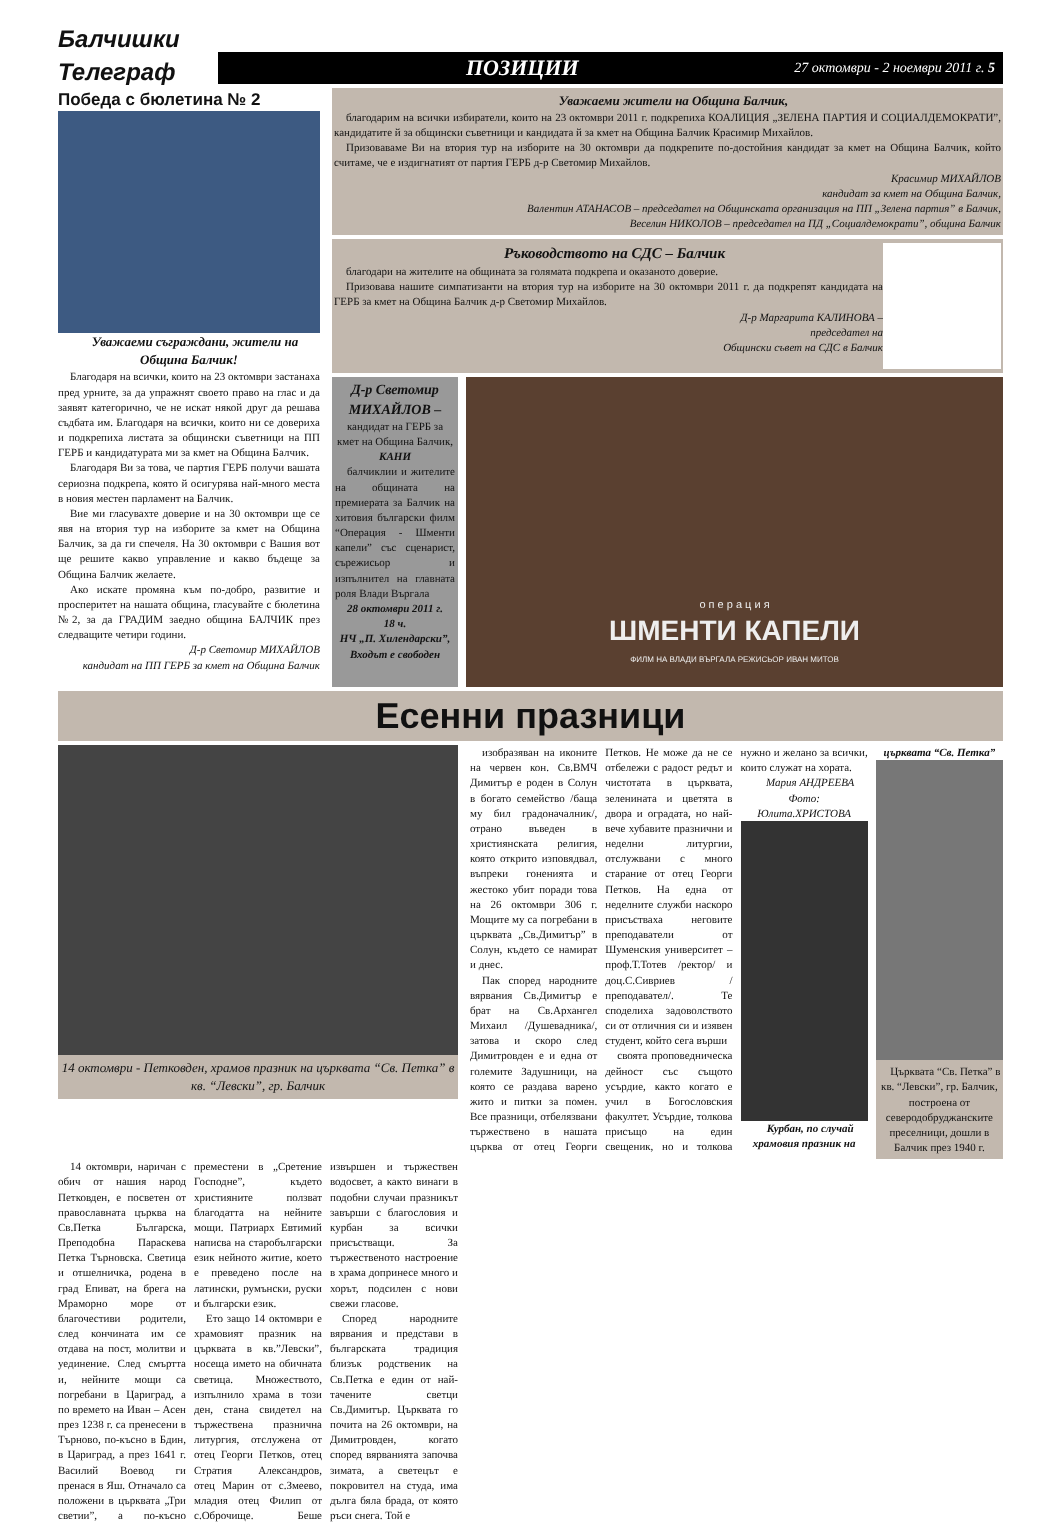Балчишки Телеграф
ПОЗИЦИИ 27 октомври - 2 ноември 2011 г. 5
Победа с бюлетина № 2
Уважаеми съграждани, жители на Община Балчик!
Благодаря на всички, които на 23 октомври застанаха пред урните, за да упражнят своето право на глас и да заявят категорично, че не искат някой друг да решава съдбата им. Благодаря на всички, които ни се довериха и подкрепиха листата за общински съветници на ПП ГЕРБ и кандидатурата ми за кмет на Община Балчик.
Благодаря Ви за това, че партия ГЕРБ получи вашата сериозна подкрепа, която й осигурява най-много места в новия местен парламент на Балчик.
Вие ми гласувахте доверие и на 30 октомври ще се явя на втория тур на изборите за кмет на Община Балчик, за да ги спечеля. На 30 октомври с Вашия вот ще решите какво управление и какво бъдеще за Община Балчик желаете.
Ако искате промяна към по-добро, развитие и просперитет на нашата община, гласувайте с бюлетина №2, за да ГРАДИМ заедно община БАЛЧИК през следващите четири години.
Д-р Светомир МИХАЙЛОВ
кандидат на ПП ГЕРБ за кмет на Община Балчик
Уважаеми жители на Община Балчик,
благодарим на всички избиратели, които на 23 октомври 2011 г. подкрепиха КОАЛИЦИЯ „ЗЕЛЕНА ПАРТИЯ И СОЦИАЛДЕМОКРАТИ”, кандидатите й за общински съветници и кандидата й за кмет на Община Балчик Красимир Михайлов.
Призоваваме Ви на втория тур на изборите на 30 октомври да подкрепите по-достойния кандидат за кмет на Община Балчик, който считаме, че е издигнатият от партия ГЕРБ д-р Светомир Михайлов.
Красимир МИХАЙЛОВ
кандидат за кмет на Община Балчик,
Валентин АТАНАСОВ – председател на Общинската организация на ПП „Зелена партия” в Балчик,
Веселин НИКОЛОВ – председател на ПД „Социалдемократи”, община Балчик
Ръководството на СДС – Балчик
благодари на жителите на общината за голямата подкрепа и оказаното доверие.
Призовава нашите симпатизанти на втория тур на изборите на 30 октомври 2011 г. да подкрепят кандидата на ГЕРБ за кмет на Община Балчик д-р Светомир Михайлов.
Д-р Маргарита КАЛИНОВА –
председател на
Общински съвет на СДС в Балчик
Д-р Светомир МИХАЙЛОВ –
кандидат на ГЕРБ за кмет на Община Балчик,
КАНИ
балчиклии и жителите на общината на премиерата за Балчик на хитовия български филм “Операция - Шменти капели” със сценарист, сърежисьор и изпълнител на главната роля Влади Въргала
28 октомври 2011 г.
18 ч.
НЧ „П. Хилендарски”,
Входът е свободен
о п е р а ц и я
ШМЕНТИ КАПЕЛИ
ФИЛМ НА ВЛАДИ ВЪРГАЛА РЕЖИСЬОР ИВАН МИТОВ
Есенни празници
14 октомври - Петковден, храмов празник на църквата “Св. Петка” в кв. “Левски”, гр. Балчик
изобразяван на иконите на червен кон. Св.ВМЧ Димитър е роден в Солун в богато семейство /баща му бил градоначалник/, отрано въведен в християнската религия, която открито изповядвал, въпреки гоненията и жестоко убит поради това на 26 октомври 306 г. Мощите му са погребани в църквата „Св.Димитър” в Солун, където се намират и днес.
Пак според народните вярвания Св.Димитър е брат на Св.Архангел Михаил /Душевадника/, затова и скоро след Димитровден е и една от големите Задушници, на която се раздава варено жито и питки за помен. Все празници, отбелязвани тържествено в нашата църква от отец Георги Петков. Не може да не се отбележи с радост редът и чистотата в църквата, зеленината и цветята в двора и оградата, но най-вече хубавите празнични и неделни литургии, отслужвани с много старание от отец Георги Петков. На една от неделните служби наскоро присъстваха неговите преподаватели от Шуменския университет – проф.Т.Тотев /ректор/ и доц.С.Сивриев /преподавател/. Те споделиха задоволството си от отличния си и изявен студент, който сега върши
своята проповедническа дейност със същото усърдие, както когато е учил в Богословския факултет. Усърдие, толкова присъщо на един свещеник, но и толкова нужно и желано за всички, които служат на хората.
Мария АНДРЕЕВА
Фото: Юлита.ХРИСТОВА
Курбан, по случай храмовия празник на църквата “Св. Петка”
Църквата “Св. Петка” в кв. “Левски”, гр. Балчик, построена от северодобруджанските преселници, дошли в Балчик през 1940 г.
14 октомври, наричан с обич от нашия народ Петковден, е посветен от православната църква на Св.Петка Българска, Преподобна Параскева Петка Търновска. Светица и отшелничка, родена в град Епиват, на брега на Мраморно море от благочестиви родители, след кончината им се отдава на пост, молитви и уединение. След смъртта и, нейните мощи са погребани в Цариград, а по времето на Иван – Асен през 1238 г. са пренесени в Търново, по-късно в Бдин, в Цариград, а през 1641 г. Василий Воевод ги пренася в Яш. Отначало са положени в църквата „Три светии”, а по-късно преместени в „Сретение Господне”, където християните ползват благодатта на нейните мощи. Патриарх Евтимий написва на старобългарски език нейното житие, което е преведено после на латински, румънски, руски и български език.
Ето защо 14 октомври е храмовият празник на църквата в кв.”Левски”, носеща името на обичната светица. Множеството, изпълнило храма в този ден, стана свидетел на тържествена празнична литургия, отслужена от отец Георги Петков, отец Стратия Александров, отец Марин от с.Змеево, младия отец Филип от с.Оброчище. Беше извършен и тържествен водосвет, а както винаги в подобни случаи празникът завърши с благословия и курбан за всички присъстващи. За тържественото настроение в храма допринесе много и хорът, подсилен с нови свежи гласове.
Според народните вярвания и представи в българската традиция близък родственик на Св.Петка е един от най-тачените светци Св.Димитър. Църквата го почита на 26 октомври, на Димитровден, когато според вярванията започва зимата, а светецът е покровител на студа, има дълга бяла брада, от която ръси снега. Той е